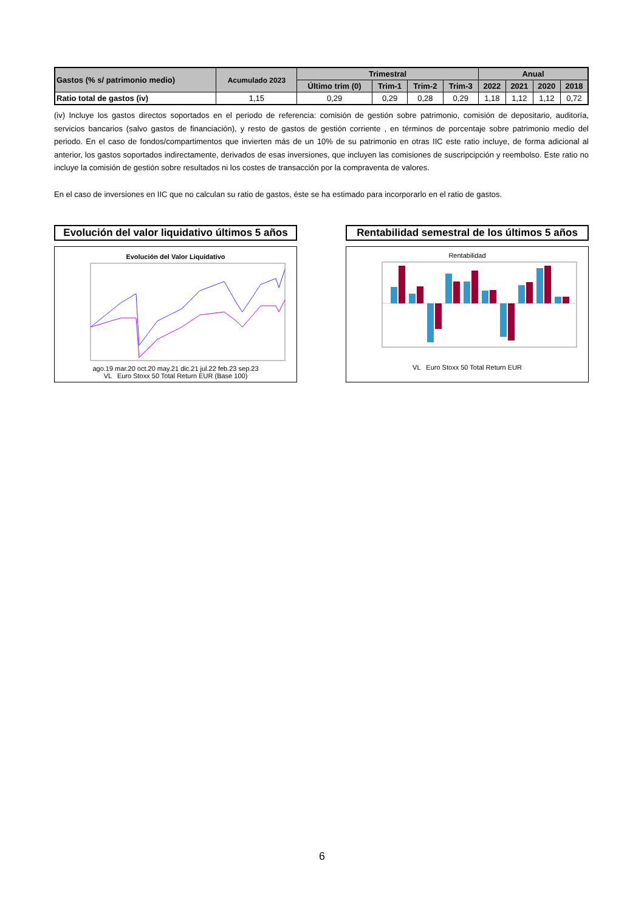| Gastos (% s/ patrimonio medio) | Acumulado 2023 | Trimestral | | | | Anual | | | |
| --- | --- | --- | --- | --- | --- | --- | --- | --- | --- |
| | | Último trim (0) | Trim-1 | Trim-2 | Trim-3 | 2022 | 2021 | 2020 | 2018 |
| Ratio total de gastos (iv) | 1,15 | 0,29 | 0,29 | 0,28 | 0,29 | 1,18 | 1,12 | 1,12 | 0,72 |
(iv) Incluye los gastos directos soportados en el periodo de referencia: comisión de gestión sobre patrimonio, comisión de depositario, auditoría, servicios bancarios (salvo gastos de financiación), y resto de gastos de gestión corriente , en términos de porcentaje sobre patrimonio medio del periodo. En el caso de fondos/compartimentos que invierten más de un 10% de su patrimonio en otras IIC este ratio incluye, de forma adicional al anterior, los gastos soportados indirectamente, derivados de esas inversiones, que incluyen las comisiones de suscripcipción y reembolso. Este ratio no incluye la comisión de gestión sobre resultados ni los costes de transacción por la compraventa de valores.
En el caso de inversiones en IIC que no calculan su ratio de gastos, éste se ha estimado para incorporarlo en el ratio de gastos.
Evolución del valor liquidativo últimos 5 años
Evolución del Valor Liquidativo
ago.19 mar.20 oct.20 may.21 dic.21 jul.22 feb.23 sep.23
VL Euro Stoxx 50 Total Return EUR (Base 100)
Rentabilidad semestral de los últimos 5 años
Rentabilidad
VL Euro Stoxx 50 Total Return EUR
6